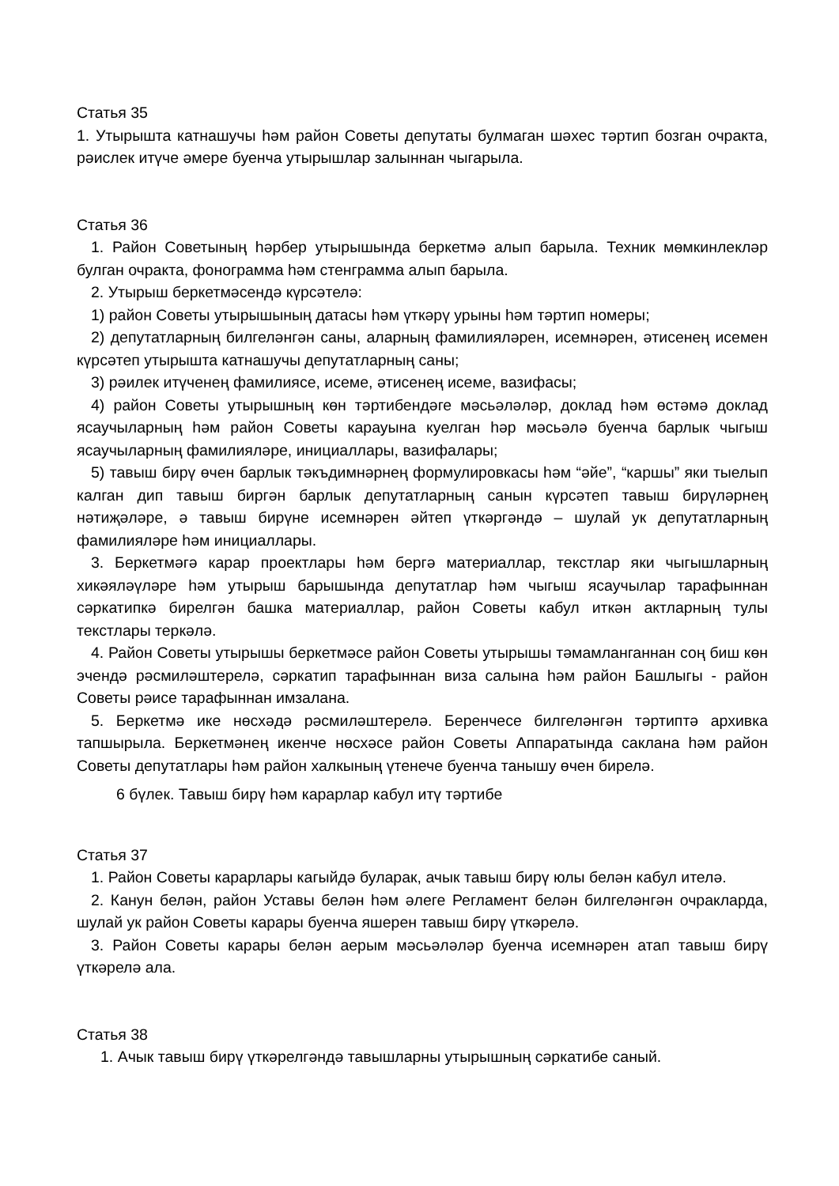Статья 35
1. Утырышта катнашучы һәм район Советы депутаты булмаган шәхес тәртип бозган очракта, рәислек итүче әмере буенча утырышлар залыннан чыгарыла.
Статья 36
1. Район Советының һәрбер утырышында беркетмә алып барыла. Техник мөмкинлекләр булган очракта, фонограмма һәм стенграмма алып барыла.
2. Утырыш беркетмәсендә күрсәтелә:
1) район Советы утырышының датасы һәм үткәрү урыны һәм тәртип номеры;
2) депутатларның билгеләнгән саны, аларның фамилияләрен, исемнәрен, әтисенең исемен күрсәтеп утырышта катнашучы депутатларның саны;
3) рәилек итүченең фамилиясе, исеме, әтисенең исеме, вазифасы;
4) район Советы утырышның көн тәртибендәге мәсьәләләр, доклад һәм өстәмә доклад ясаучыларның һәм район Советы карауына куелган һәр мәсьәлә буенча барлык чыгыш ясаучыларның фамилияләре, инициаллары, вазифалары;
5) тавыш бирү өчен барлык тәкъдимнәрнең формулировкасы һәм “әйе”, “каршы” яки тыелып калган дип тавыш биргән барлык депутатларның санын күрсәтеп тавыш бирүләрнең нәтиҗәләре, ә тавыш бирүне исемнәрен әйтеп үткәргәндә – шулай ук депутатларның фамилияләре һәм инициаллары.
3. Беркетмәгә карар проектлары һәм бергә материаллар, текстлар яки чыгышларның хикәяләүләре һәм утырыш барышында депутатлар һәм чыгыш ясаучылар тарафыннан сәркатипкә бирелгән башка материаллар, район Советы кабул иткән актларның тулы текстлары теркәлә.
4. Район Советы утырышы беркетмәсе район Советы утырышы тәмамланганнан соң биш көн эчендә рәсмиләштерелә, сәркатип тарафыннан виза салына һәм район Башлыгы - район Советы рәисе тарафыннан имзалана.
5. Беркетмә ике нөсхәдә рәсмиләштерелә. Беренчесе билгеләнгән тәртиптә архивка тапшырыла. Беркетмәнең икенче нөсхәсе район Советы Аппаратында саклана һәм район Советы депутатлары һәм район халкының үтенече буенча танышу өчен бирелә.
6 бүлек. Тавыш бирү һәм карарлар кабул итү тәртибе
Статья 37
1. Район Советы карарлары кагыйдә буларак, ачык тавыш бирү юлы белән кабул ителә.
2. Канун белән, район Уставы белән һәм әлеге Регламент белән билгеләнгән очракларда, шулай ук район Советы карары буенча яшерен тавыш бирү үткәрелә.
3. Район Советы карары белән аерым мәсьәләләр буенча исемнәрен атап тавыш бирү үткәрелә ала.
Статья 38
1. Ачык тавыш бирү үткәрелгәндә тавышларны утырышның сәркатибе саный.